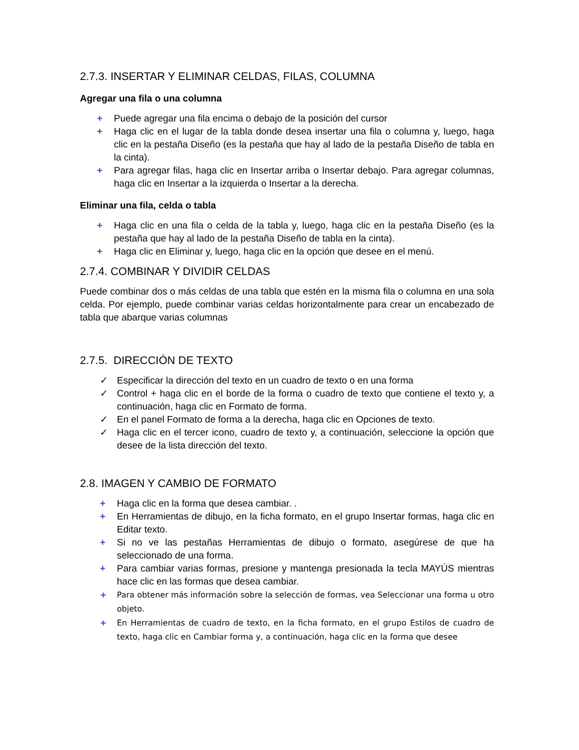2.7.3. INSERTAR Y ELIMINAR CELDAS, FILAS, COLUMNA
Agregar una fila o una columna
+ Puede agregar una fila encima o debajo de la posición del cursor
+ Haga clic en el lugar de la tabla donde desea insertar una fila o columna y, luego, haga clic en la pestaña Diseño (es la pestaña que hay al lado de la pestaña Diseño de tabla en la cinta).
+ Para agregar filas, haga clic en Insertar arriba o Insertar debajo. Para agregar columnas, haga clic en Insertar a la izquierda o Insertar a la derecha.
Eliminar una fila, celda o tabla
+ Haga clic en una fila o celda de la tabla y, luego, haga clic en la pestaña Diseño (es la pestaña que hay al lado de la pestaña Diseño de tabla en la cinta).
+ Haga clic en Eliminar y, luego, haga clic en la opción que desee en el menú.
2.7.4. COMBINAR Y DIVIDIR CELDAS
Puede combinar dos o más celdas de una tabla que estén en la misma fila o columna en una sola celda. Por ejemplo, puede combinar varias celdas horizontalmente para crear un encabezado de tabla que abarque varias columnas
2.7.5. DIRECCIÓN DE TEXTO
✓ Especificar la dirección del texto en un cuadro de texto o en una forma
✓ Control + haga clic en el borde de la forma o cuadro de texto que contiene el texto y, a continuación, haga clic en Formato de forma.
✓ En el panel Formato de forma a la derecha, haga clic en Opciones de texto.
✓ Haga clic en el tercer icono, cuadro de texto y, a continuación, seleccione la opción que desee de la lista dirección del texto.
2.8. IMAGEN Y CAMBIO DE FORMATO
+ Haga clic en la forma que desea cambiar. .
+ En Herramientas de dibujo, en la ficha formato, en el grupo Insertar formas, haga clic en Editar texto.
+ Si no ve las pestañas Herramientas de dibujo o formato, asegúrese de que ha seleccionado de una forma.
+ Para cambiar varias formas, presione y mantenga presionada la tecla MAYÚS mientras hace clic en las formas que desea cambiar.
+ Para obtener más información sobre la selección de formas, vea Seleccionar una forma u otro objeto.
+ En Herramientas de cuadro de texto, en la ficha formato, en el grupo Estilos de cuadro de texto, haga clic en Cambiar forma y, a continuación, haga clic en la forma que desee